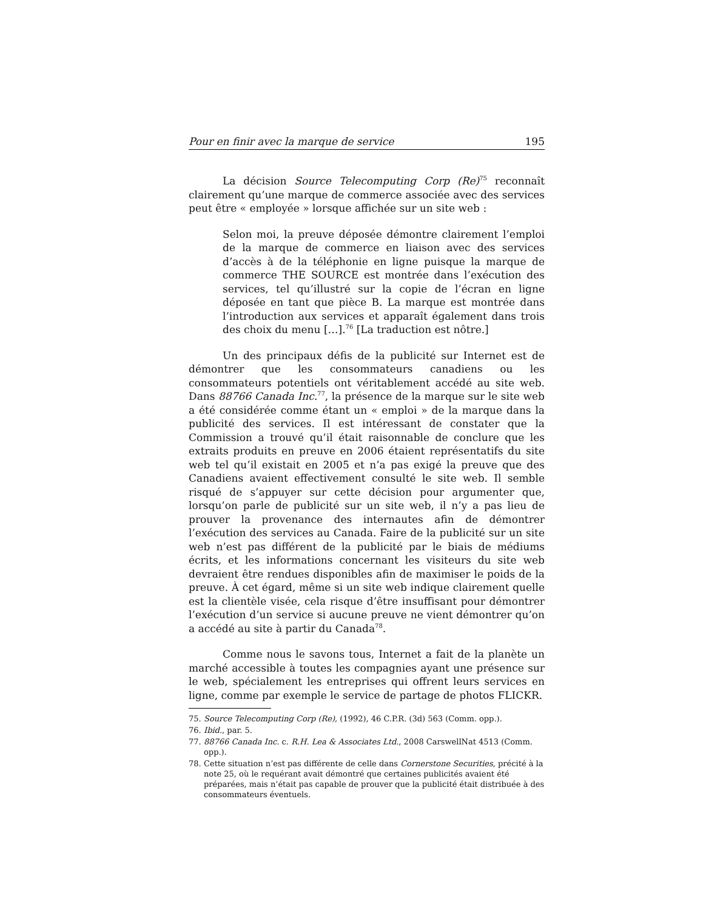Pour en finir avec la marque de service 195
La décision Source Telecomputing Corp (Re)<sup>75</sup> reconnaît clairement qu’une marque de commerce associée avec des services peut être « employée » lorsque affichée sur un site web :
Selon moi, la preuve déposée démontre clairement l’emploi de la marque de commerce en liaison avec des services d’accès à de la téléphonie en ligne puisque la marque de commerce THE SOURCE est montrée dans l’exécution des services, tel qu’illustré sur la copie de l’écran en ligne déposée en tant que pièce B. La marque est montrée dans l’introduction aux services et apparaît également dans trois des choix du menu […].<sup>76</sup> [La traduction est nôtre.]
Un des principaux défis de la publicité sur Internet est de démontrer que les consommateurs canadiens ou les consommateurs potentiels ont véritablement accédé au site web. Dans 88766 Canada Inc.<sup>77</sup>, la présence de la marque sur le site web a été considérée comme étant un « emploi » de la marque dans la publicité des services. Il est intéressant de constater que la Commission a trouvé qu’il était raisonnable de conclure que les extraits produits en preuve en 2006 étaient représentatifs du site web tel qu’il existait en 2005 et n’a pas exigé la preuve que des Canadiens avaient effectivement consulté le site web. Il semble risqué de s’appuyer sur cette décision pour argumenter que, lorsqu’on parle de publicité sur un site web, il n’y a pas lieu de prouver la provenance des internautes afin de démontrer l’exécution des services au Canada. Faire de la publicité sur un site web n’est pas différent de la publicité par le biais de médiums écrits, et les informations concernant les visiteurs du site web devraient être rendues disponibles afin de maximiser le poids de la preuve. À cet égard, même si un site web indique clairement quelle est la clientèle visée, cela risque d’être insuffisant pour démontrer l’exécution d’un service si aucune preuve ne vient démontrer qu’on a accédé au site à partir du Canada<sup>78</sup>.
Comme nous le savons tous, Internet a fait de la planète un marché accessible à toutes les compagnies ayant une présence sur le web, spécialement les entreprises qui offrent leurs services en ligne, comme par exemple le service de partage de photos FLICKR.
75. Source Telecomputing Corp (Re), (1992), 46 C.P.R. (3d) 563 (Comm. opp.).
76. Ibid., par. 5.
77. 88766 Canada Inc. c. R.H. Lea & Associates Ltd., 2008 CarswellNat 4513 (Comm. opp.).
78. Cette situation n’est pas différente de celle dans Cornerstone Securities, précité à la note 25, où le requérant avait démontré que certaines publicités avaient été préparées, mais n’était pas capable de prouver que la publicité était distribuée à des consommateurs éventuels.